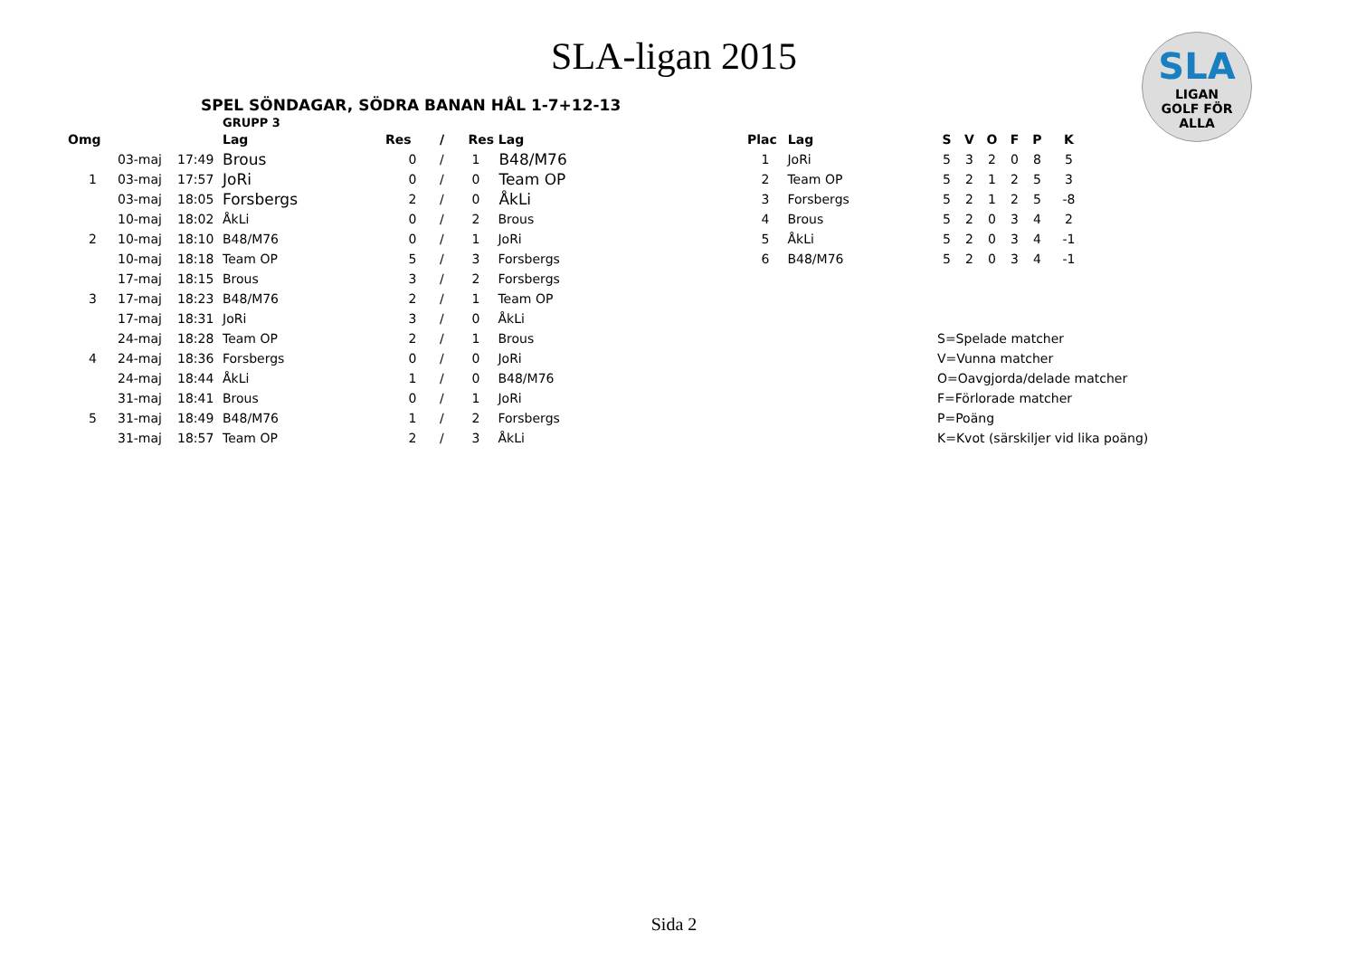SLA-ligan 2015
SLA
LIGAN
GOLF FÖR ALLA
SPEL SÖNDAGAR, SÖDRA BANAN HÅL 1-7+12-13
GRUPP 3
| Omg | | | Lag | Res | / | Res | Lag |
| --- | --- | --- | --- | --- | --- | --- | --- |
| | 03-maj | 17:49 | Brous | 0 | / | 1 | B48/M76 |
| 1 | 03-maj | 17:57 | JoRi | 0 | / | 0 | Team OP |
| | 03-maj | 18:05 | Forsbergs | 2 | / | 0 | ÅkLi |
| | 10-maj | 18:02 | ÅkLi | 0 | / | 2 | Brous |
| 2 | 10-maj | 18:10 | B48/M76 | 0 | / | 1 | JoRi |
| | 10-maj | 18:18 | Team OP | 5 | / | 3 | Forsbergs |
| | 17-maj | 18:15 | Brous | 3 | / | 2 | Forsbergs |
| 3 | 17-maj | 18:23 | B48/M76 | 2 | / | 1 | Team OP |
| | 17-maj | 18:31 | JoRi | 3 | / | 0 | ÅkLi |
| | 24-maj | 18:28 | Team OP | 2 | / | 1 | Brous |
| 4 | 24-maj | 18:36 | Forsbergs | 0 | / | 0 | JoRi |
| | 24-maj | 18:44 | ÅkLi | 1 | / | 0 | B48/M76 |
| | 31-maj | 18:41 | Brous | 0 | / | 1 | JoRi |
| 5 | 31-maj | 18:49 | B48/M76 | 1 | / | 2 | Forsbergs |
| | 31-maj | 18:57 | Team OP | 2 | / | 3 | ÅkLi |
| Plac | Lag | S | V | O | F | P | K |
| --- | --- | --- | --- | --- | --- | --- | --- |
| 1 | JoRi | 5 | 3 | 2 | 0 | 8 | 5 |
| 2 | Team OP | 5 | 2 | 1 | 2 | 5 | 3 |
| 3 | Forsbergs | 5 | 2 | 1 | 2 | 5 | -8 |
| 4 | Brous | 5 | 2 | 0 | 3 | 4 | 2 |
| 5 | ÅkLi | 5 | 2 | 0 | 3 | 4 | -1 |
| 6 | B48/M76 | 5 | 2 | 0 | 3 | 4 | -1 |
| S=Spelade matcher |
| V=Vunna matcher |
| O=Oavgjorda/delade matcher |
| F=Förlorade matcher |
| P=Poäng |
| K=Kvot (särskiljer vid lika poäng) |
Sida 2